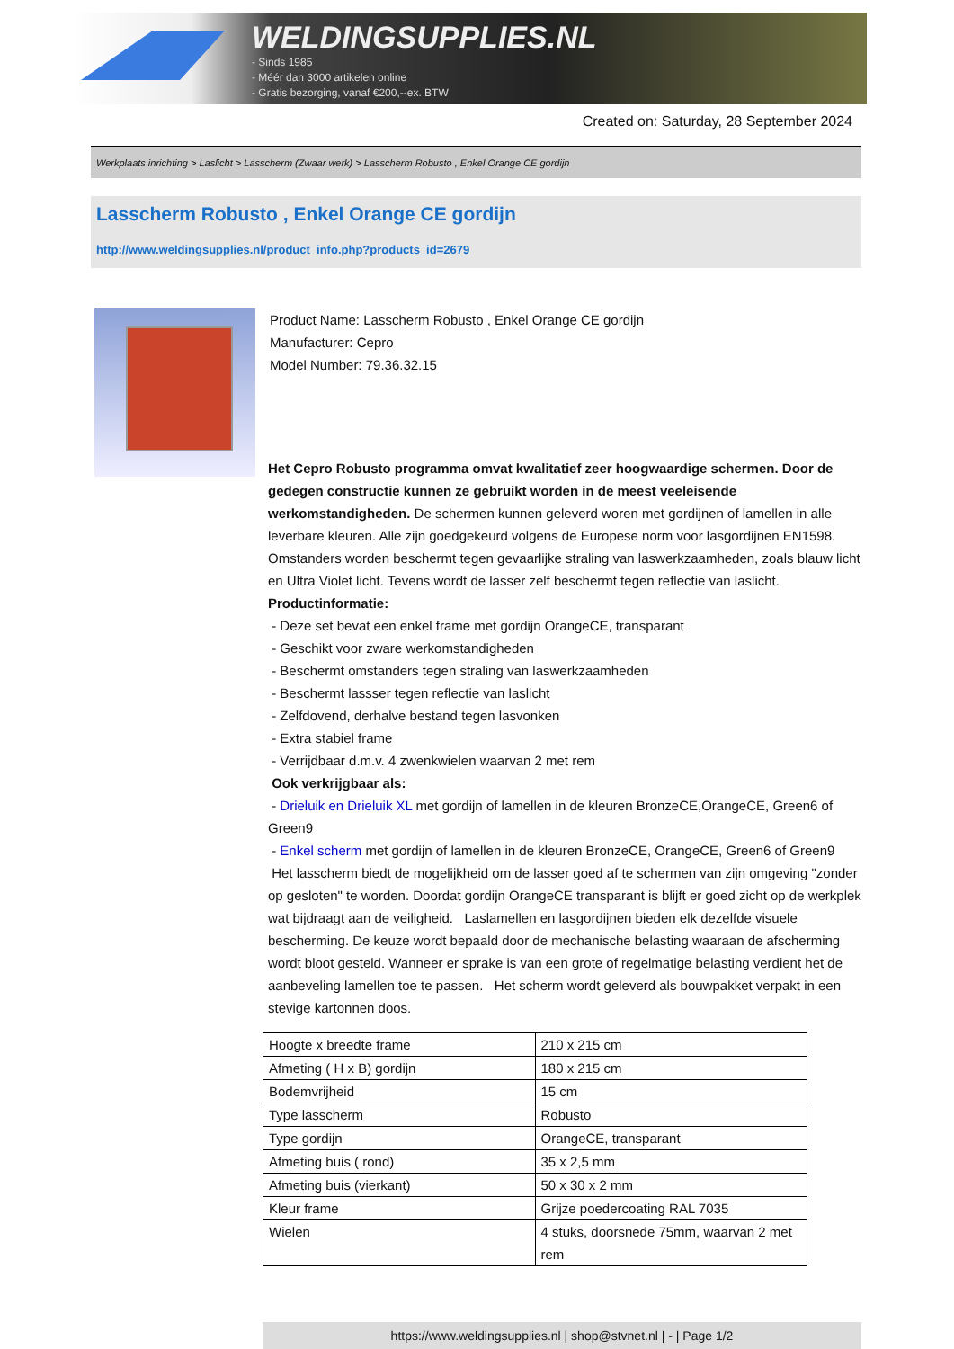WELDINGSUPPLIES.NL
- Sinds 1985
- Méér dan 3000 artikelen online
- Gratis bezorging, vanaf €200,--ex. BTW
Created on: Saturday, 28 September 2024
Werkplaats inrichting > Laslicht > Lasscherm (Zwaar werk) > Lasscherm Robusto , Enkel Orange CE gordijn
Lasscherm Robusto , Enkel Orange CE gordijn
http://www.weldingsupplies.nl/product_info.php?products_id=2679
Product Name: Lasscherm Robusto , Enkel Orange CE gordijn
Manufacturer: Cepro
Model Number: 79.36.32.15
Het Cepro Robusto programma omvat kwalitatief zeer hoogwaardige schermen. Door de gedegen constructie kunnen ze gebruikt worden in de meest veeleisende werkomstandigheden. De schermen kunnen geleverd woren met gordijnen of lamellen in alle leverbare kleuren. Alle zijn goedgekeurd volgens de Europese norm voor lasgordijnen EN1598. Omstanders worden beschermt tegen gevaarlijke straling van laswerkzaamheden, zoals blauw licht en Ultra Violet licht. Tevens wordt de lasser zelf beschermt tegen reflectie van laslicht. Productinformatie:
- Deze set bevat een enkel frame met gordijn OrangeCE, transparant
- Geschikt voor zware werkomstandigheden
- Beschermt omstanders tegen straling van laswerkzaamheden
- Beschermt lassser tegen reflectie van laslicht
- Zelfdovend, derhalve bestand tegen lasvonken
- Extra stabiel frame
- Verrijdbaar d.m.v. 4 zwenkwielen waarvan 2 met rem
Ook verkrijgbaar als:
- Drieluik en Drieluik XL met gordijn of lamellen in de kleuren BronzeCE,OrangeCE, Green6 of Green9
- Enkel scherm met gordijn of lamellen in de kleuren BronzeCE, OrangeCE, Green6 of Green9
Het lasscherm biedt de mogelijkheid om de lasser goed af te schermen van zijn omgeving "zonder op gesloten" te worden. Doordat gordijn OrangeCE transparant is blijft er goed zicht op de werkplek wat bijdraagt aan de veiligheid. Laslamellen en lasgordijnen bieden elk dezelfde visuele bescherming. De keuze wordt bepaald door de mechanische belasting waaraan de afscherming wordt bloot gesteld. Wanneer er sprake is van een grote of regelmatige belasting verdient het de aanbeveling lamellen toe te passen. Het scherm wordt geleverd als bouwpakket verpakt in een stevige kartonnen doos.
| Hoogte x breedte frame | 210 x 215 cm |
| Afmeting ( H x B) gordijn | 180 x 215 cm |
| Bodemvrijheid | 15 cm |
| Type lasscherm | Robusto |
| Type gordijn | OrangeCE, transparant |
| Afmeting buis ( rond) | 35 x 2,5 mm |
| Afmeting buis (vierkant) | 50 x 30 x 2 mm |
| Kleur frame | Grijze poedercoating RAL 7035 |
| Wielen | 4 stuks, doorsnede 75mm, waarvan 2 met rem |
https://www.weldingsupplies.nl | shop@stvnet.nl | - | Page 1/2